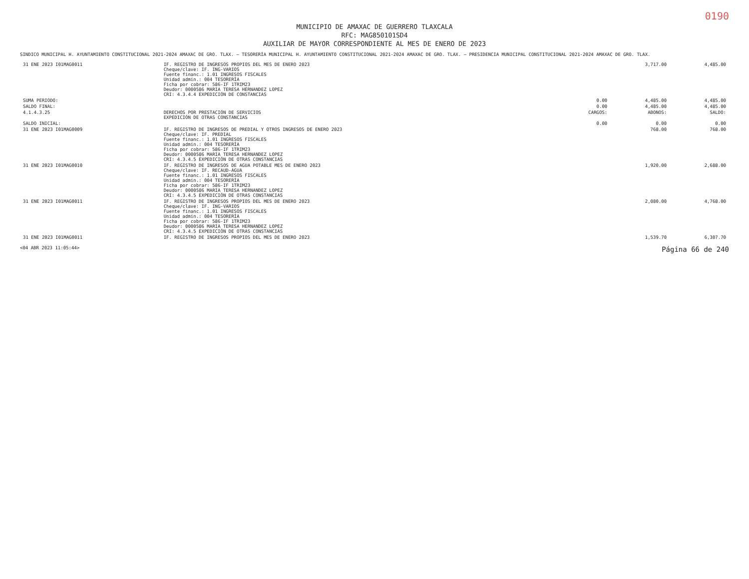0190
MUNICIPIO DE AMAXAC DE GUERRERO TLAXCALA
RFC: MAG850101SD4
AUXILIAR DE MAYOR CORRESPONDIENTE AL MES DE ENERO DE 2023
SINDICO MUNICIPAL H. AYUNTAMIENTO CONSTITUCIONAL 2021-2024 AMAXAC DE GRO. TLAX. — TESORERÍA MUNICIPAL H. AYUNTAMIENTO CONSTITUCIONAL 2021-2024 AMAXAC DE GRO. TLAX. — PRESIDENCIA MUNICIPAL CONSTITUCIONAL 2021-2024 AMAXAC DE GRO. TLAX.
| 31 ENE 2023 I01MAG0011 | IF. REGISTRO DE INGRESOS PROPIOS DEL MES DE ENERO 2023 Cheque/clave: IF. ING-VARIOS Fuente financ.: 1.01 INGRESOS FISCALES Unidad admin.: 004 TESORERÍA Ficha por cobrar: 586-IF 1TRIM23 Deudor: 0000586 MARIA TERESA HERNANDEZ LOPEZ CRI: 4.3.4.4 EXPEDICIÓN DE CONSTANCIAS | | 3,717.00 | 4,485.00 |
| SUMA PERIODO: | | 0.00 | 4,485.00 | 4,485.00 |
| SALDO FINAL: | | 0.00 | 4,485.00 | 4,485.00 |
| 4.1.4.3.25 | DERECHOS POR PRESTACIÓN DE SERVICIOS EXPEDICIÓN DE OTRAS CONSTANCIAS | CARGOS: | ABONOS: | SALDO: |
| SALDO INICIAL: | | 0.00 | 0.00 | 0.00 |
| 31 ENE 2023 I01MAG0009 | IF. REGISTRO DE INGRESOS DE PREDIAL Y OTROS INGRESOS DE ENERO 2023 Cheque/clave: IF. PREDIAL Fuente financ.: 1.01 INGRESOS FISCALES Unidad admin.: 004 TESORERÍA Ficha por cobrar: 586-IF 1TRIM23 Deudor: 0000586 MARIA TERESA HERNANDEZ LOPEZ CRI: 4.3.4.5 EXPEDICIÓN DE OTRAS CONSTANCIAS | | 768.00 | 768.00 |
| 31 ENE 2023 I01MAG0010 | IF. REGISTRO DE INGRESOS DE AGUA POTABLE MES DE ENERO 2023 Cheque/clave: IF. RECAUD-AGUA Fuente financ.: 1.01 INGRESOS FISCALES Unidad admin.: 004 TESORERÍA Ficha por cobrar: 586-IF 1TRIM23 Deudor: 0000586 MARIA TERESA HERNANDEZ LOPEZ CRI: 4.3.4.5 EXPEDICIÓN DE OTRAS CONSTANCIAS | | 1,920.00 | 2,688.00 |
| 31 ENE 2023 I01MAG0011 | IF. REGISTRO DE INGRESOS PROPIOS DEL MES DE ENERO 2023 Cheque/clave: IF. ING-VARIOS Fuente financ.: 1.01 INGRESOS FISCALES Unidad admin.: 004 TESORERÍA Ficha por cobrar: 586-IF 1TRIM23 Deudor: 0000586 MARIA TERESA HERNANDEZ LOPEZ CRI: 4.3.4.5 EXPEDICIÓN DE OTRAS CONSTANCIAS | | 2,080.00 | 4,768.00 |
| 31 ENE 2023 I01MAG0011 | IF. REGISTRO DE INGRESOS PROPIOS DEL MES DE ENERO 2023 | | 1,539.70 | 6,307.70 |
<04 ABR 2023 11:05:44> Página 66 de 240